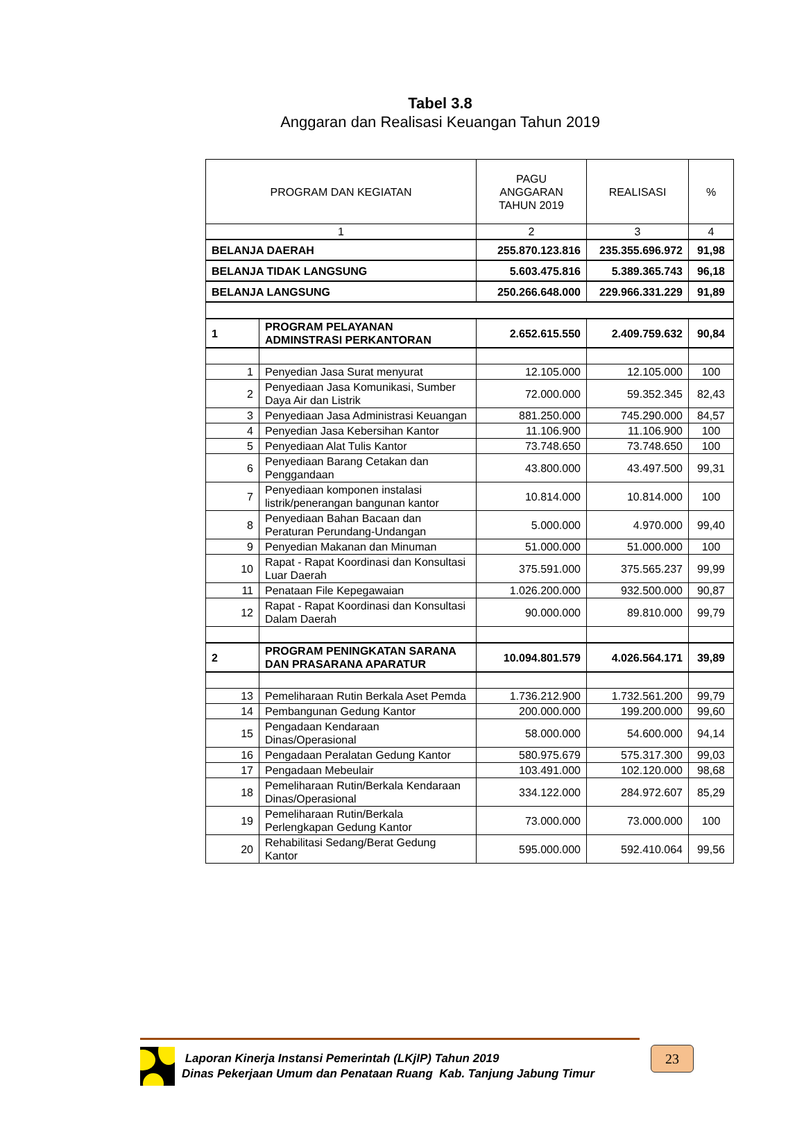Tabel 3.8
Anggaran dan Realisasi Keuangan Tahun 2019
| PROGRAM DAN KEGIATAN | | PAGU ANGGARAN TAHUN 2019 | REALISASI | % |
| --- | --- | --- | --- | --- |
| 1 | | 2 | 3 | 4 |
| BELANJA DAERAH | | 255.870.123.816 | 235.355.696.972 | 91,98 |
| BELANJA TIDAK LANGSUNG | | 5.603.475.816 | 5.389.365.743 | 96,18 |
| BELANJA LANGSUNG | | 250.266.648.000 | 229.966.331.229 | 91,89 |
| 1 | PROGRAM PELAYANAN ADMINSTRASI PERKANTORAN | 2.652.615.550 | 2.409.759.632 | 90,84 |
| 1 | Penyedian Jasa Surat menyurat | 12.105.000 | 12.105.000 | 100 |
| 2 | Penyediaan Jasa Komunikasi, Sumber Daya Air dan Listrik | 72.000.000 | 59.352.345 | 82,43 |
| 3 | Penyediaan Jasa Administrasi Keuangan | 881.250.000 | 745.290.000 | 84,57 |
| 4 | Penyedian Jasa Kebersihan Kantor | 11.106.900 | 11.106.900 | 100 |
| 5 | Penyediaan Alat Tulis Kantor | 73.748.650 | 73.748.650 | 100 |
| 6 | Penyediaan Barang Cetakan dan Penggandaan | 43.800.000 | 43.497.500 | 99,31 |
| 7 | Penyediaan komponen instalasi listrik/penerangan bangunan kantor | 10.814.000 | 10.814.000 | 100 |
| 8 | Penyediaan Bahan Bacaan dan Peraturan Perundang-Undangan | 5.000.000 | 4.970.000 | 99,40 |
| 9 | Penyedian Makanan dan Minuman | 51.000.000 | 51.000.000 | 100 |
| 10 | Rapat - Rapat Koordinasi dan Konsultasi Luar Daerah | 375.591.000 | 375.565.237 | 99,99 |
| 11 | Penataan File Kepegawaian | 1.026.200.000 | 932.500.000 | 90,87 |
| 12 | Rapat - Rapat Koordinasi dan Konsultasi Dalam Daerah | 90.000.000 | 89.810.000 | 99,79 |
| 2 | PROGRAM PENINGKATAN SARANA DAN PRASARANA APARATUR | 10.094.801.579 | 4.026.564.171 | 39,89 |
| 13 | Pemeliharaan Rutin Berkala Aset Pemda | 1.736.212.900 | 1.732.561.200 | 99,79 |
| 14 | Pembangunan Gedung Kantor | 200.000.000 | 199.200.000 | 99,60 |
| 15 | Pengadaan Kendaraan Dinas/Operasional | 58.000.000 | 54.600.000 | 94,14 |
| 16 | Pengadaan Peralatan Gedung Kantor | 580.975.679 | 575.317.300 | 99,03 |
| 17 | Pengadaan Mebeulair | 103.491.000 | 102.120.000 | 98,68 |
| 18 | Pemeliharaan Rutin/Berkala Kendaraan Dinas/Operasional | 334.122.000 | 284.972.607 | 85,29 |
| 19 | Pemeliharaan Rutin/Berkala Perlengkapan Gedung Kantor | 73.000.000 | 73.000.000 | 100 |
| 20 | Rehabilitasi Sedang/Berat Gedung Kantor | 595.000.000 | 592.410.064 | 99,56 |
23
Laporan Kinerja Instansi Pemerintah (LKjIP) Tahun 2019
Dinas Pekerjaan Umum dan Penataan Ruang Kab. Tanjung Jabung Timur